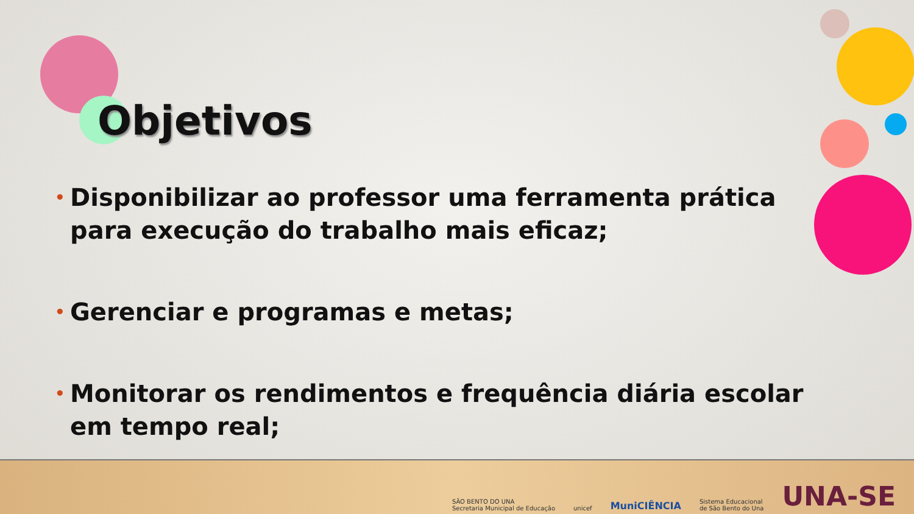Objetivos
• Disponibilizar ao professor uma ferramenta prática para execução do trabalho mais eficaz;
• Gerenciar e programas e metas;
• Monitorar os rendimentos e frequência diária escolar em tempo real;
SÃO BENTO DO UNA
Secretaria Municipal de Educação
unicef
MuniCIÊNCIA
Sistema Educacional
de São Bento do Una
UNA-SE